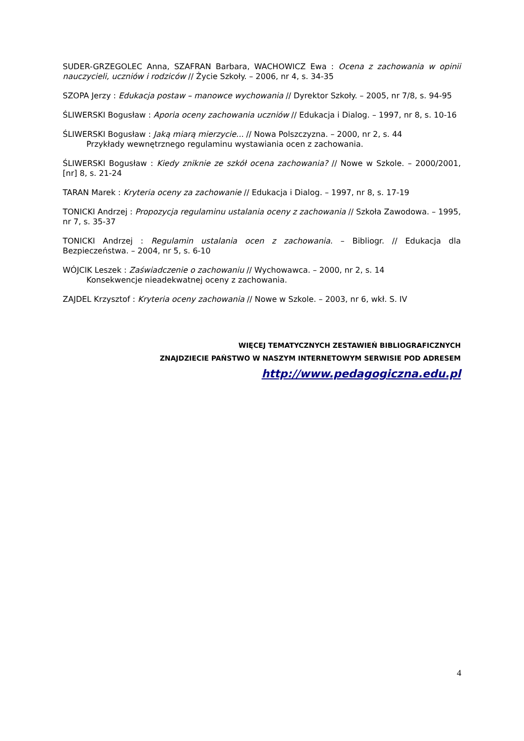SUDER-GRZEGOLEC Anna, SZAFRAN Barbara, WACHOWICZ Ewa : Ocena z zachowania w opinii nauczycieli, uczniów i rodziców // Życie Szkoły. – 2006, nr 4, s. 34-35
SZOPA Jerzy : Edukacja postaw – manowce wychowania // Dyrektor Szkoły. – 2005, nr 7/8, s. 94-95
ŚLIWERSKI Bogusław : Aporia oceny zachowania uczniów // Edukacja i Dialog. – 1997, nr 8, s. 10-16
ŚLIWERSKI Bogusław : Jaką miarą mierzycie... // Nowa Polszczyzna. – 2000, nr 2, s. 44
Przykłady wewnętrznego regulaminu wystawiania ocen z zachowania.
ŚLIWERSKI Bogusław : Kiedy zniknie ze szkół ocena zachowania? // Nowe w Szkole. – 2000/2001, [nr] 8, s. 21-24
TARAN Marek : Kryteria oceny za zachowanie // Edukacja i Dialog. – 1997, nr 8, s. 17-19
TONICKI Andrzej : Propozycja regulaminu ustalania oceny z zachowania // Szkoła Zawodowa. – 1995, nr 7, s. 35-37
TONICKI Andrzej : Regulamin ustalania ocen z zachowania. – Bibliogr. // Edukacja dla Bezpieczeństwa. – 2004, nr 5, s. 6-10
WÓJCIK Leszek : Zaświadczenie o zachowaniu // Wychowawca. – 2000, nr 2, s. 14
Konsekwencje nieadekwatnej oceny z zachowania.
ZAJDEL Krzysztof : Kryteria oceny zachowania // Nowe w Szkole. – 2003, nr 6, wkł. S. IV
WIĘCEJ TEMATYCZNYCH ZESTAWIEŃ BIBLIOGRAFICZNYCH
ZNAJDZIECIE PAŃSTWO W NASZYM INTERNETOWYM SERWISIE POD ADRESEM
http://www.pedagogiczna.edu.pl
4